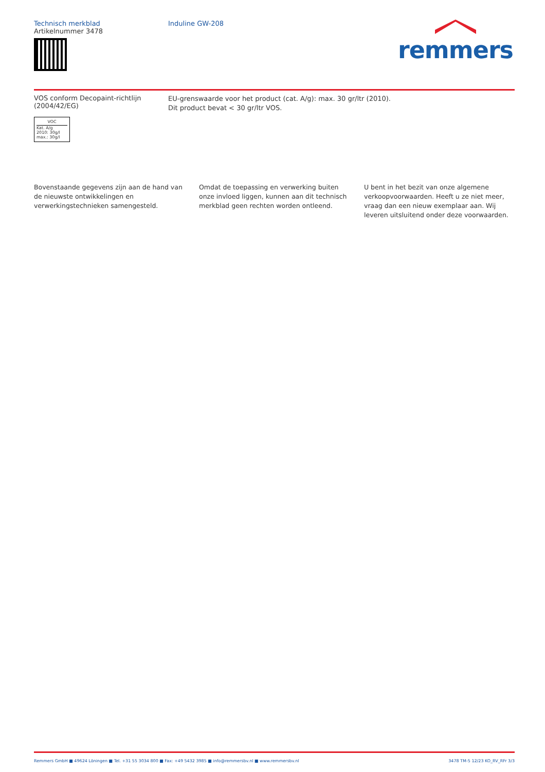Technisch merkblad
Artikelnummer 3478
Induline GW-208
remmers
VOS conform Decopaint-richtlijn
(2004/42/EG)
VOC
Kat. A/g
2010: 30g/l
max.: 30g/l
EU-grenswaarde voor het product (cat. A/g): max. 30 gr/ltr (2010).
Dit product bevat < 30 gr/ltr VOS.
Bovenstaande gegevens zijn aan de hand van de nieuwste ontwikkelingen en verwerkingstechnieken samengesteld.
Omdat de toepassing en verwerking buiten onze invloed liggen, kunnen aan dit technisch merkblad geen rechten worden ontleend.
U bent in het bezit van onze algemene verkoopvoorwaarden. Heeft u ze niet meer, vraag dan een nieuw exemplaar aan. Wij leveren uitsluitend onder deze voorwaarden.
Remmers GmbH ■ 49624 Löningen ■ Tel. +31 55 3034 800 ■ Fax: +49 5432 3985 ■ info@remmersbv.nl ■ www.remmersbv.nl
3478 TM-5 12/23 KO_RV_RFr 3/3